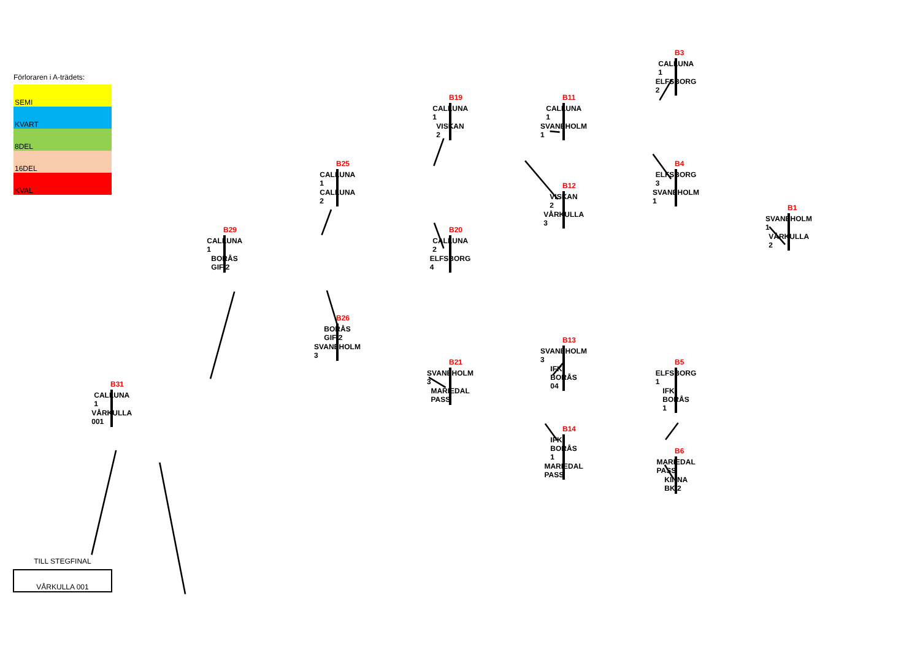Förloraren i A-trädets:
SEMI
KVART
8DEL
16DEL
KVAL
B3
CALLUNA 1
ELFSBORG 2
B19
CALLUNA 1
VISKAN 2
B11
CALLUNA 1
SVANEHOLM 1
B25
CALLUNA 1
CALLUNA 2
B4
ELFSBORG 3
SVANEHOLM 1
B12
VISKAN 2
VÅRKULLA 3
B1
SVANEHOLM 1
VÅRKULLA 2
B29
CALLUNA 1
BORÅS GIF 2
B20
CALLUNA 2
ELFSBORG 4
B26
BORÅS GIF 2
SVANEHOLM 3
B13
SVANEHOLM 3
IFK BORÅS 04
B21
SVANEHOLM 3
MARIEDAL PASS
B5
ELFSBORG 1
IFK BORÅS 1
B31
CALLUNA 1
VÅRKULLA 001
B14
IFK BORÅS 1
MARIEDAL PASS
B6
MARIEDAL PASS
KINNA BK 2
TILL STEGFINAL
VÅRKULLA 001